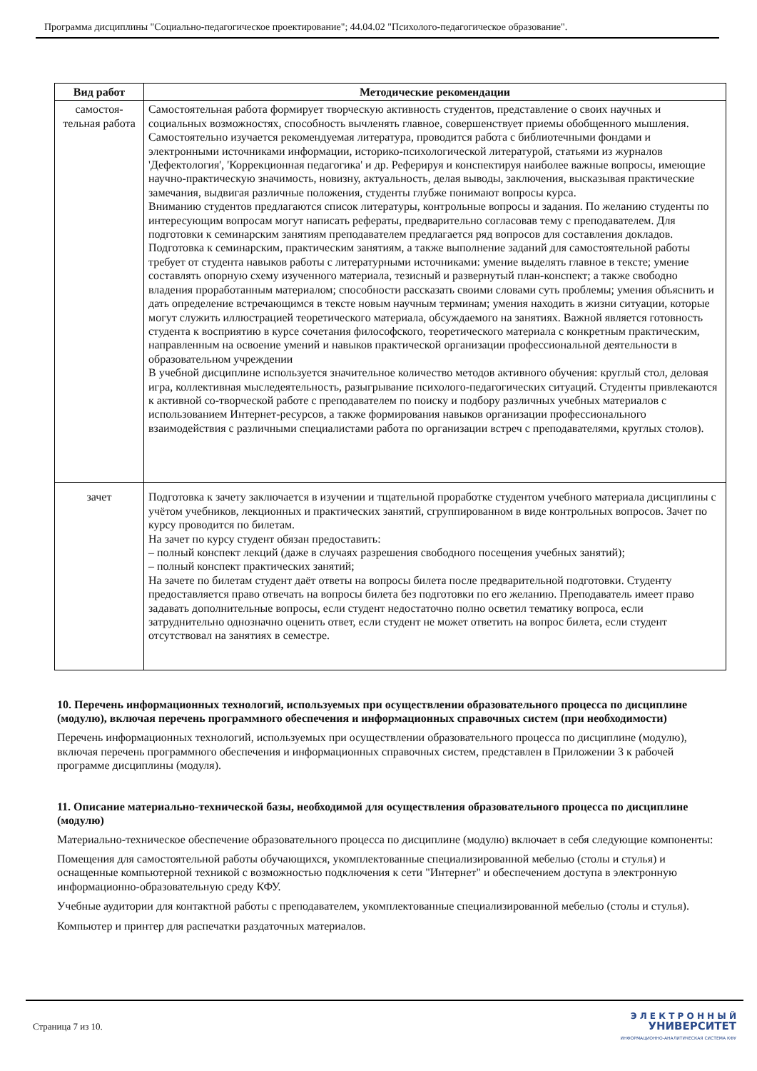Программа дисциплины "Социально-педагогическое проектирование"; 44.04.02 "Психолого-педагогическое образование".
| Вид работ | Методические рекомендации |
| --- | --- |
| самостоя-тельная работа | Самостоятельная работа формирует творческую активность студентов, представление о своих научных и социальных возможностях, способность вычленять главное, совершенствует приемы обобщенного мышления. Самостоятельно изучается рекомендуемая литература, проводится работа с библиотечными фондами и электронными источниками информации, историко-психологической литературой, статьями из журналов 'Дефектология', 'Коррекционная педагогика' и др. Реферируя и конспектируя наиболее важные вопросы, имеющие научно-практическую значимость, новизну, актуальность, делая выводы, заключения, высказывая практические замечания, выдвигая различные положения, студенты глубже понимают вопросы курса. Вниманию студентов предлагаются список литературы, контрольные вопросы и задания. По желанию студенты по интересующим вопросам могут написать рефераты, предварительно согласовав тему с преподавателем. Для подготовки к семинарским занятиям преподавателем предлагается ряд вопросов для составления докладов. Подготовка к семинарским, практическим занятиям, а также выполнение заданий для самостоятельной работы требует от студента навыков работы с литературными источниками: умение выделять главное в тексте; умение составлять опорную схему изученного материала, тезисный и развернутый план-конспект; а также свободно владения проработанным материалом; способности рассказать своими словами суть проблемы; умения объяснить и дать определение встречающимся в тексте новым научным терминам; умения находить в жизни ситуации, которые могут служить иллюстрацией теоретического материала, обсуждаемого на занятиях. Важной является готовность студента к восприятию в курсе сочетания философского, теоретического материала с конкретным практическим, направленным на освоение умений и навыков практической организации профессиональной деятельности в образовательном учреждении В учебной дисциплине используется значительное количество методов активного обучения: круглый стол, деловая игра, коллективная мыследеятельность, разыгрывание психолого-педагогических ситуаций. Студенты привлекаются к активной со-творческой работе с преподавателем по поиску и подбору различных учебных материалов с использованием Интернет-ресурсов, а также формирования навыков организации профессионального взаимодействия с различными специалистами работа по организации встреч с преподавателями, круглых столов). |
| зачет | Подготовка к зачету заключается в изучении и тщательной проработке студентом учебного материала дисциплины с учётом учебников, лекционных и практических занятий, сгруппированном в виде контрольных вопросов. Зачет по курсу проводится по билетам. На зачет по курсу студент обязан предоставить: – полный конспект лекций (даже в случаях разрешения свободного посещения учебных занятий); – полный конспект практических занятий; На зачете по билетам студент даёт ответы на вопросы билета после предварительной подготовки. Студенту предоставляется право отвечать на вопросы билета без подготовки по его желанию. Преподаватель имеет право задавать дополнительные вопросы, если студент недостаточно полно осветил тематику вопроса, если затруднительно однозначно оценить ответ, если студент не может ответить на вопрос билета, если студент отсутствовал на занятиях в семестре. |
10. Перечень информационных технологий, используемых при осуществлении образовательного процесса по дисциплине (модулю), включая перечень программного обеспечения и информационных справочных систем (при необходимости)
Перечень информационных технологий, используемых при осуществлении образовательного процесса по дисциплине (модулю), включая перечень программного обеспечения и информационных справочных систем, представлен в Приложении 3 к рабочей программе дисциплины (модуля).
11. Описание материально-технической базы, необходимой для осуществления образовательного процесса по дисциплине (модулю)
Материально-техническое обеспечение образовательного процесса по дисциплине (модулю) включает в себя следующие компоненты:
Помещения для самостоятельной работы обучающихся, укомплектованные специализированной мебелью (столы и стулья) и оснащенные компьютерной техникой с возможностью подключения к сети "Интернет" и обеспечением доступа в электронную информационно-образовательную среду КФУ.
Учебные аудитории для контактной работы с преподавателем, укомплектованные специализированной мебелью (столы и стулья).
Компьютер и принтер для распечатки раздаточных материалов.
Страница 7 из 10.
Э Л Е К Т Р О Н Н Ы Й
УНИВЕРСИТЕТ
ИНФОРМАЦИОННО-АНАЛИТИЧЕСКАЯ СИСТЕМА КФУ